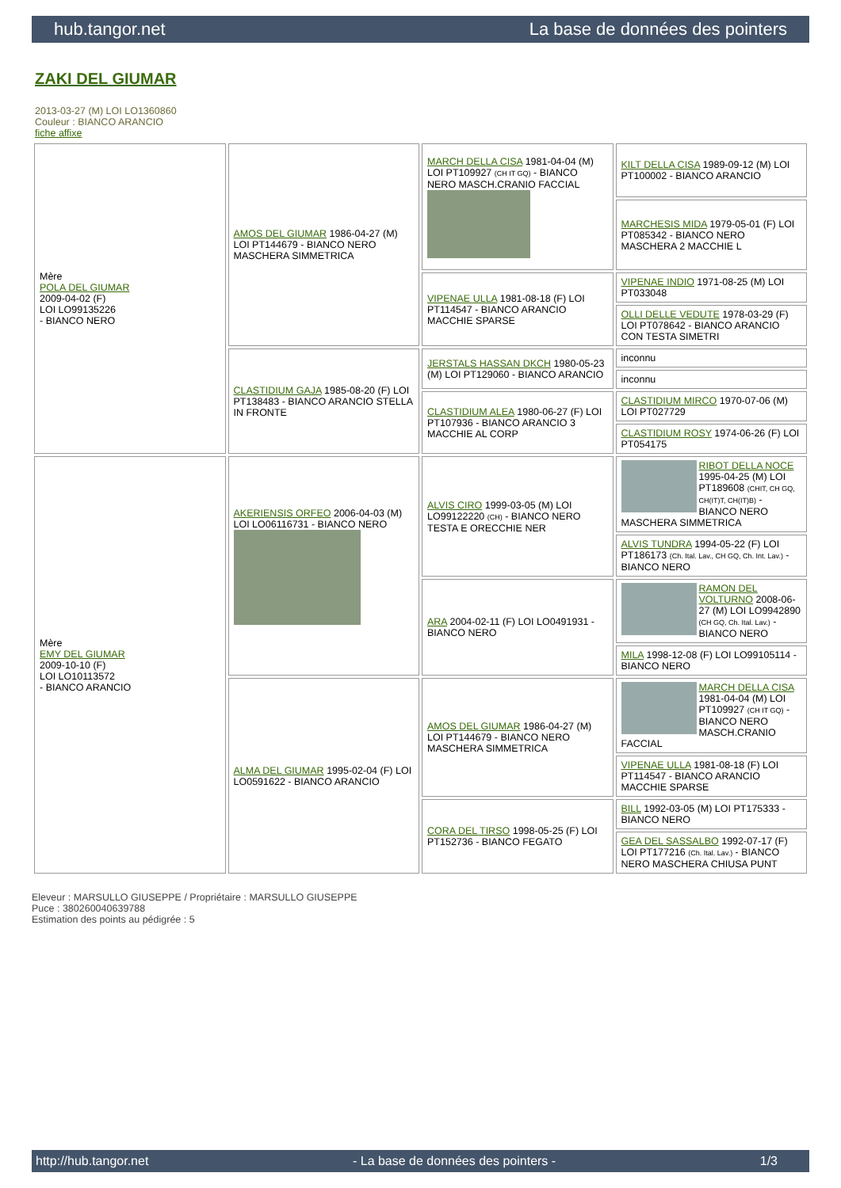hub.tangor.net La base de données des pointers
ZAKI DEL GIUMAR
2013-03-27 (M) LOI LO1360860
Couleur : BIANCO ARANCIO
fiche affixe
| Mère POLA DEL GIUMAR 2009-04-02 (F) LOI LO99135226 - BIANCO NERO | AMOS DEL GIUMAR 1986-04-27 (M) LOI PT144679 - BIANCO NERO MASCHERA SIMMETRICA | MARCH DELLA CISA 1981-04-04 (M) LOI PT109927 (CH IT GQ) - BIANCO NERO MASCH.CRANIO FACCIAL | KILT DELLA CISA 1989-09-12 (M) LOI PT100002 - BIANCO ARANCIO |
| | | | MARCHESIS MIDA 1979-05-01 (F) LOI PT085342 - BIANCO NERO MASCHERA 2 MACCHIE L |
| | | VIPENAE ULLA 1981-08-18 (F) LOI PT114547 - BIANCO ARANCIO MACCHIE SPARSE | VIPENAE INDIO 1971-08-25 (M) LOI PT033048 |
| | | | OLLI DELLE VEDUTE 1978-03-29 (F) LOI PT078642 - BIANCO ARANCIO CON TESTA SIMETRI |
| | CLASTIDIUM GAJA 1985-08-20 (F) LOI PT138483 - BIANCO ARANCIO STELLA IN FRONTE | JERSTALS HASSAN DKCH 1980-05-23 (M) LOI PT129060 - BIANCO ARANCIO | inconnu |
| | | | inconnu |
| | | CLASTIDIUM ALEA 1980-06-27 (F) LOI PT107936 - BIANCO ARANCIO 3 MACCHIE AL CORP | CLASTIDIUM MIRCO 1970-07-06 (M) LOI PT027729 |
| | | | CLASTIDIUM ROSY 1974-06-26 (F) LOI PT054175 |
| Mère EMY DEL GIUMAR 2009-10-10 (F) LOI LO10113572 - BIANCO ARANCIO | AKERIENSIS ORFEO 2006-04-03 (M) LOI LO06116731 - BIANCO NERO | ALVIS CIRO 1999-03-05 (M) LOI LO99122220 (CH) - BIANCO NERO TESTA E ORECCHIE NER | RIBOT DELLA NOCE 1995-04-25 (M) LOI PT189608 (CHIT, CH GQ, CH(IT)T, CH(IT)B) - BIANCO NERO MASCHERA SIMMETRICA |
| | | | ALVIS TUNDRA 1994-05-22 (F) LOI PT186173 (Ch. Ital. Lav., CH GQ, Ch. Int. Lav.) - BIANCO NERO |
| | | ARA 2004-02-11 (F) LOI LO0491931 - BIANCO NERO | RAMON DEL VOLTURNO 2008-06-27 (M) LOI LO9942890 (CH GQ, Ch. Ital. Lav.) - BIANCO NERO |
| | | | MILA 1998-12-08 (F) LOI LO99105114 - BIANCO NERO |
| | ALMA DEL GIUMAR 1995-02-04 (F) LOI LO0591622 - BIANCO ARANCIO | AMOS DEL GIUMAR 1986-04-27 (M) LOI PT144679 - BIANCO NERO MASCHERA SIMMETRICA | MARCH DELLA CISA 1981-04-04 (M) LOI PT109927 (CH IT GQ) - BIANCO NERO MASCH.CRANIO FACCIAL |
| | | | VIPENAE ULLA 1981-08-18 (F) LOI PT114547 - BIANCO ARANCIO MACCHIE SPARSE |
| | | CORA DEL TIRSO 1998-05-25 (F) LOI PT152736 - BIANCO FEGATO | BILL 1992-03-05 (M) LOI PT175333 - BIANCO NERO |
| | | | GEA DEL SASSALBO 1992-07-17 (F) LOI PT177216 (Ch. Ital. Lav.) - BIANCO NERO MASCHERA CHIUSA PUNT |
Eleveur : MARSULLO GIUSEPPE / Propriétaire : MARSULLO GIUSEPPE
Puce : 380260040639788
Estimation des points au pédigrée : 5
http://hub.tangor.net - La base de données des pointers - 1/3